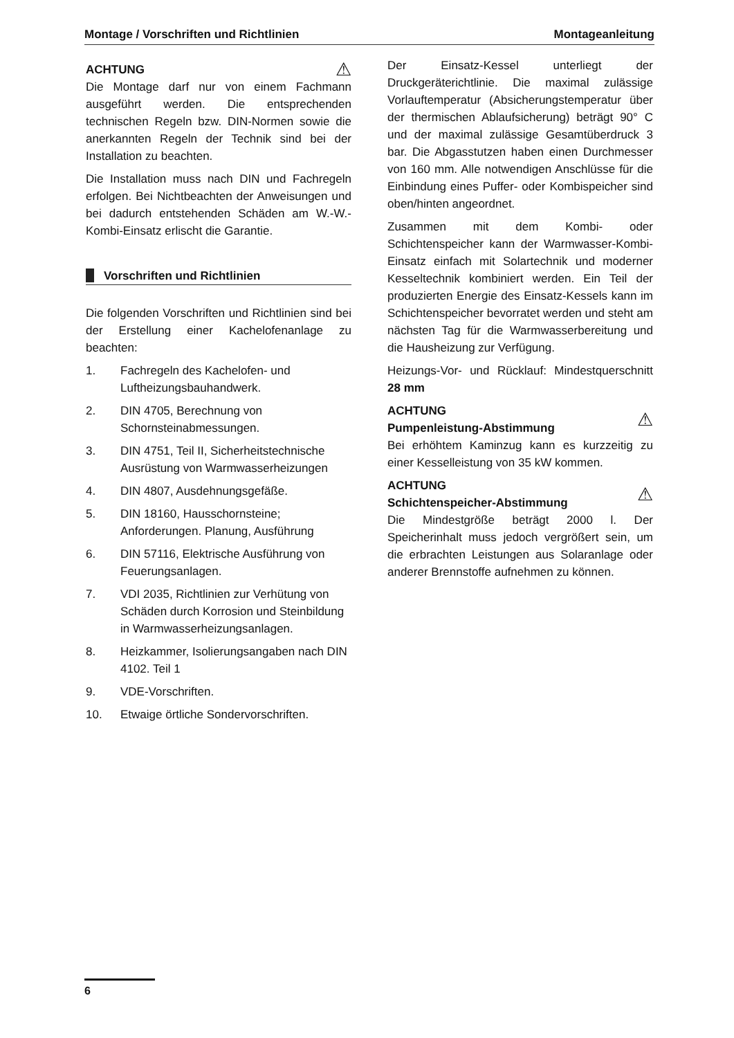Montage / Vorschriften und Richtlinien Montageanleitung
ACHTUNG ⚠
Die Montage darf nur von einem Fachmann ausgeführt werden. Die entsprechenden technischen Regeln bzw. DIN-Normen sowie die anerkannten Regeln der Technik sind bei der Installation zu beachten.
Die Installation muss nach DIN und Fachregeln erfolgen. Bei Nichtbeachten der Anweisungen und bei dadurch entstehenden Schäden am W.-W.-Kombi-Einsatz erlischt die Garantie.
Vorschriften und Richtlinien
Die folgenden Vorschriften und Richtlinien sind bei der Erstellung einer Kachelofenanlage zu beachten:
1. Fachregeln des Kachelofen- und Luftheizungsbauhandwerk.
2. DIN 4705, Berechnung von Schornsteinabmessungen.
3. DIN 4751, Teil II, Sicherheitstechnische Ausrüstung von Warmwasserheizungen
4. DIN 4807, Ausdehnungsgefäße.
5. DIN 18160, Hausschornsteine; Anforderungen. Planung, Ausführung
6. DIN 57116, Elektrische Ausführung von Feuerungsanlagen.
7. VDI 2035, Richtlinien zur Verhütung von Schäden durch Korrosion und Steinbildung in Warmwasserheizungsanlagen.
8. Heizkammer, Isolierungsangaben nach DIN 4102. Teil 1
9. VDE-Vorschriften.
10. Etwaige örtliche Sondervorschriften.
Der Einsatz-Kessel unterliegt der Druckgeräterichtlinie. Die maximal zulässige Vorlauftemperatur (Absicherungstemperatur über der thermischen Ablaufsicherung) beträgt 90° C und der maximal zulässige Gesamtüberdruck 3 bar. Die Abgasstutzen haben einen Durchmesser von 160 mm. Alle notwendigen Anschlüsse für die Einbindung eines Puffer- oder Kombispeicher sind oben/hinten angeordnet.
Zusammen mit dem Kombi- oder Schichtenspeicher kann der Warmwasser-Kombi-Einsatz einfach mit Solartechnik und moderner Kesseltechnik kombiniert werden. Ein Teil der produzierten Energie des Einsatz-Kessels kann im Schichtenspeicher bevorratet werden und steht am nächsten Tag für die Warmwasserbereitung und die Hausheizung zur Verfügung.
Heizungs-Vor- und Rücklauf: Mindestquerschnitt 28 mm
ACHTUNG
Pumpenleistung-Abstimmung ⚠
Bei erhöhtem Kaminzug kann es kurzzeitig zu einer Kesselleistung von 35 kW kommen.
ACHTUNG
Schichtenspeicher-Abstimmung ⚠
Die Mindestgröße beträgt 2000 l. Der Speicherinhalt muss jedoch vergrößert sein, um die erbrachten Leistungen aus Solaranlage oder anderer Brennstoffe aufnehmen zu können.
6